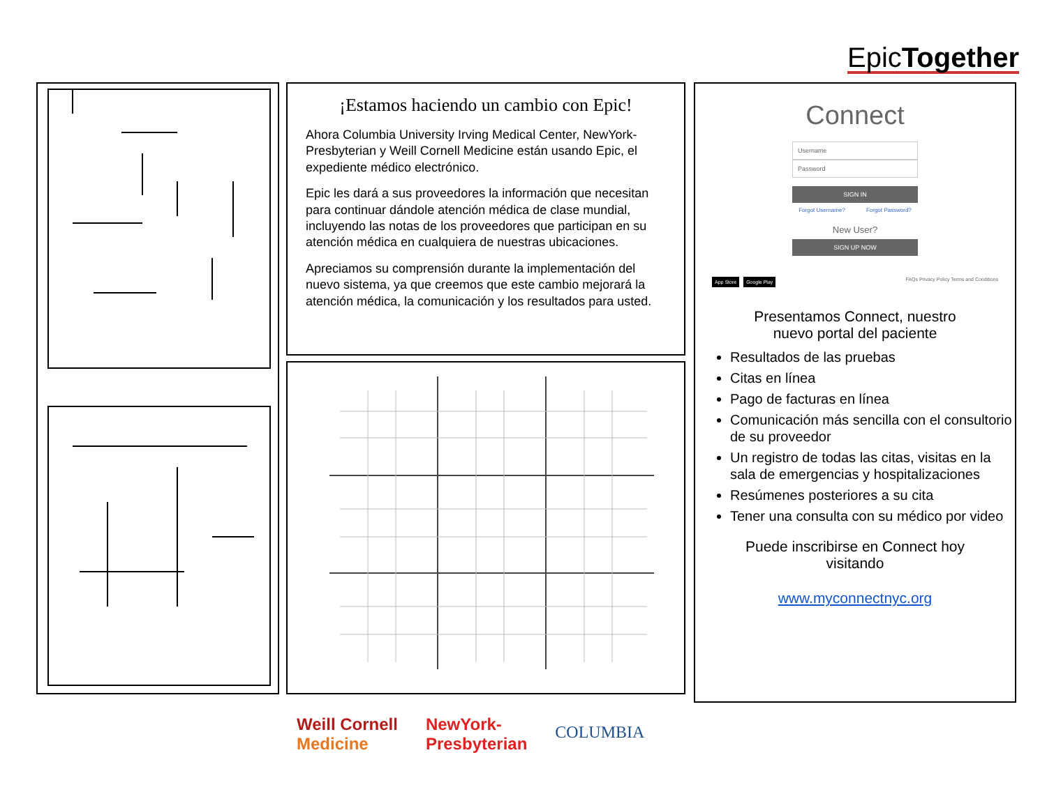EpicTogether
¡Estamos haciendo un cambio con Epic!
Ahora Columbia University Irving Medical Center, NewYork-Presbyterian y Weill Cornell Medicine están usando Epic, el expediente médico electrónico.
Epic les dará a sus proveedores la información que necesitan para continuar dándole atención médica de clase mundial, incluyendo las notas de los proveedores que participan en su atención médica en cualquiera de nuestras ubicaciones.
Apreciamos su comprensión durante la implementación del nuevo sistema, ya que creemos que este cambio mejorará la atención médica, la comunicación y los resultados para usted.
Connect
Username
Password
SIGN IN
Forgot Username? Forgot Password?
New User?
SIGN UP NOW
App Store Google Play FAQs Privacy Policy Terms and Conditions
Presentamos Connect, nuestro
nuevo portal del paciente
Resultados de las pruebas
Citas en línea
Pago de facturas en línea
Comunicación más sencilla con el consultorio de su proveedor
Un registro de todas las citas, visitas en la sala de emergencias y hospitalizaciones
Resúmenes posteriores a su cita
Tener una consulta con su médico por video
Puede inscribirse en Connect hoy
visitando
www.myconnectnyc.org
Weill Cornell
Medicine NewYork-
Presbyterian COLUMBIA